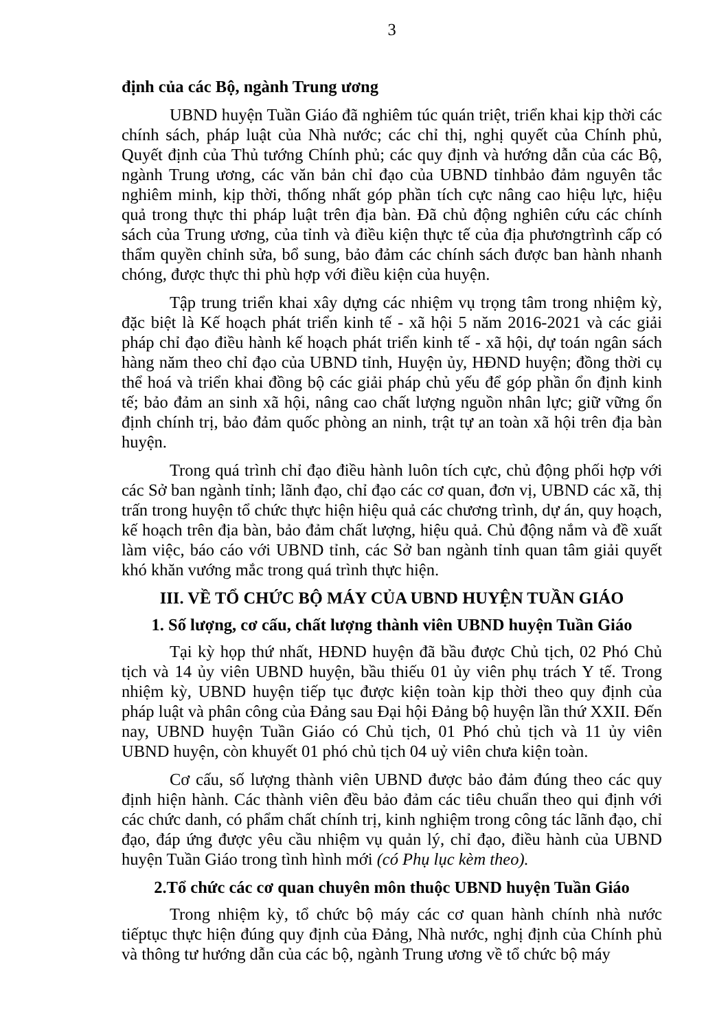3
định của các Bộ, ngành Trung ương
UBND huyện Tuần Giáo đã nghiêm túc quán triệt, triển khai kịp thời các chính sách, pháp luật của Nhà nước; các chỉ thị, nghị quyết của Chính phủ, Quyết định của Thủ tướng Chính phủ; các quy định và hướng dẫn của các Bộ, ngành Trung ương, các văn bản chỉ đạo của UBND tỉnhbảo đảm nguyên tắc nghiêm minh, kịp thời, thống nhất góp phần tích cực nâng cao hiệu lực, hiệu quả trong thực thi pháp luật trên địa bàn. Đã chủ động nghiên cứu các chính sách của Trung ương, của tỉnh và điều kiện thực tế của địa phươngtrình cấp có thẩm quyền chỉnh sửa, bổ sung, bảo đảm các chính sách được ban hành nhanh chóng, được thực thi phù hợp với điều kiện của huyện.
Tập trung triển khai xây dựng các nhiệm vụ trọng tâm trong nhiệm kỳ, đặc biệt là Kế hoạch phát triển kinh tế - xã hội 5 năm 2016-2021 và các giải pháp chỉ đạo điều hành kế hoạch phát triển kinh tế - xã hội, dự toán ngân sách hàng năm theo chỉ đạo của UBND tỉnh, Huyện ủy, HĐND huyện; đồng thời cụ thể hoá và triển khai đồng bộ các giải pháp chủ yếu để góp phần ổn định kinh tế; bảo đảm an sinh xã hội, nâng cao chất lượng nguồn nhân lực; giữ vững ổn định chính trị, bảo đảm quốc phòng an ninh, trật tự an toàn xã hội trên địa bàn huyện.
Trong quá trình chỉ đạo điều hành luôn tích cực, chủ động phối hợp với các Sở ban ngành tỉnh; lãnh đạo, chỉ đạo các cơ quan, đơn vị, UBND các xã, thị trấn trong huyện tổ chức thực hiện hiệu quả các chương trình, dự án, quy hoạch, kế hoạch trên địa bàn, bảo đảm chất lượng, hiệu quả. Chủ động nắm và đề xuất làm việc, báo cáo với UBND tỉnh, các Sở ban ngành tỉnh quan tâm giải quyết khó khăn vướng mắc trong quá trình thực hiện.
III. VỀ TỔ CHỨC BỘ MÁY CỦA UBND HUYỆN TUẦN GIÁO
1. Số lượng, cơ cấu, chất lượng thành viên UBND huyện Tuần Giáo
Tại kỳ họp thứ nhất, HĐND huyện đã bầu được Chủ tịch, 02 Phó Chủ tịch và 14 ủy viên UBND huyện, bầu thiếu 01 ủy viên phụ trách Y tế. Trong nhiệm kỳ, UBND huyện tiếp tục được kiện toàn kịp thời theo quy định của pháp luật và phân công của Đảng sau Đại hội Đảng bộ huyện lần thứ XXII. Đến nay, UBND huyện Tuần Giáo có Chủ tịch, 01 Phó chủ tịch và 11 ủy viên UBND huyện, còn khuyết 01 phó chủ tịch 04 uỷ viên chưa kiện toàn.
Cơ cấu, số lượng thành viên UBND được bảo đảm đúng theo các quy định hiện hành. Các thành viên đều bảo đảm các tiêu chuẩn theo qui định với các chức danh, có phẩm chất chính trị, kinh nghiệm trong công tác lãnh đạo, chỉ đạo, đáp ứng được yêu cầu nhiệm vụ quản lý, chỉ đạo, điều hành của UBND huyện Tuần Giáo trong tình hình mới (có Phụ lục kèm theo).
2.Tổ chức các cơ quan chuyên môn thuộc UBND huyện Tuần Giáo
Trong nhiệm kỳ, tổ chức bộ máy các cơ quan hành chính nhà nước tiếptục thực hiện đúng quy định của Đảng, Nhà nước, nghị định của Chính phủ và thông tư hướng dẫn của các bộ, ngành Trung ương về tổ chức bộ máy